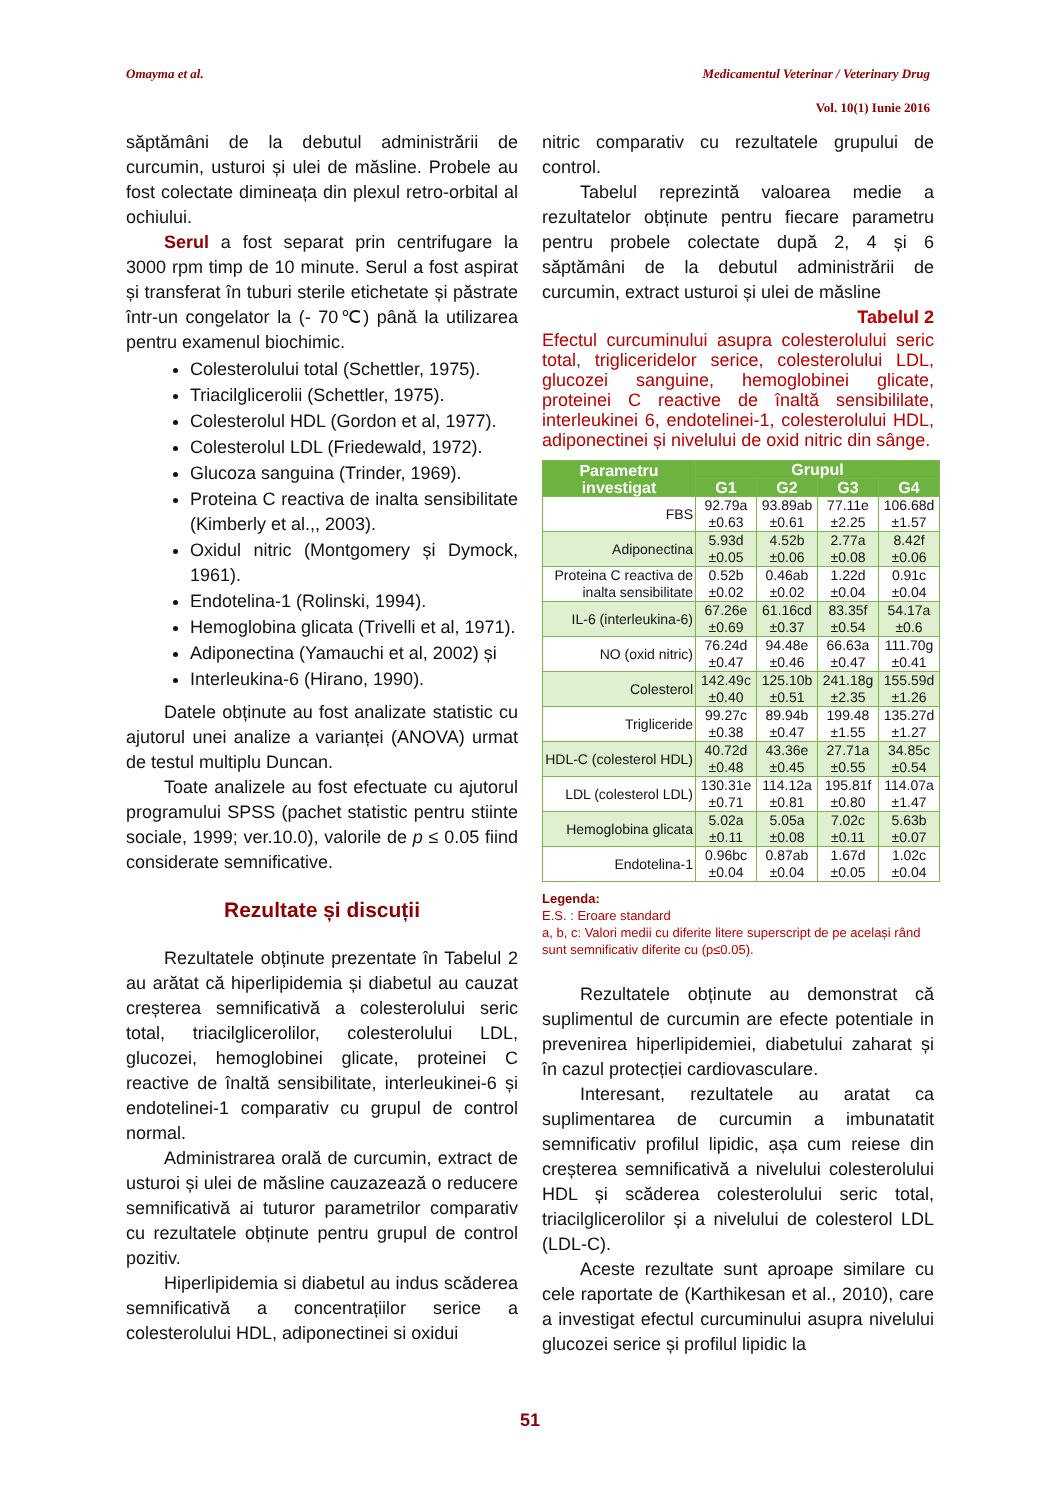Omayma et al. Medicamentul Veterinar / Veterinary Drug
Vol. 10(1) Iunie 2016
săptămâni de la debutul administrării de curcumin, usturoi și ulei de măsline. Probele au fost colectate dimineața din plexul retro-orbital al ochiului.
Serul a fost separat prin centrifugare la 3000 rpm timp de 10 minute. Serul a fost aspirat și transferat în tuburi sterile etichetate și păstrate într-un congelator la (- 70℃) până la utilizarea pentru examenul biochimic.
Colesterolului total (Schettler, 1975).
Triacilglicerolii (Schettler, 1975).
Colesterolul HDL (Gordon et al, 1977).
Colesterolul LDL (Friedewald, 1972).
Glucoza sanguina (Trinder, 1969).
Proteina C reactiva de inalta sensibilitate (Kimberly et al.,, 2003).
Oxidul nitric (Montgomery și Dymock, 1961).
Endotelina-1 (Rolinski, 1994).
Hemoglobina glicata (Trivelli et al, 1971).
Adiponectina (Yamauchi et al, 2002) și
Interleukina-6 (Hirano, 1990).
Datele obținute au fost analizate statistic cu ajutorul unei analize a varianței (ANOVA) urmat de testul multiplu Duncan.
Toate analizele au fost efectuate cu ajutorul programului SPSS (pachet statistic pentru stiinte sociale, 1999; ver.10.0), valorile de p ≤ 0.05 fiind considerate semnificative.
Rezultate și discuții
Rezultatele obținute prezentate în Tabelul 2 au arătat că hiperlipidemia și diabetul au cauzat creșterea semnificativă a colesterolului seric total, triacilglicerolilor, colesterolului LDL, glucozei, hemoglobinei glicate, proteinei C reactive de înaltă sensibilitate, interleukinei-6 și endotelinei-1 comparativ cu grupul de control normal.
Administrarea orală de curcumin, extract de usturoi și ulei de măsline cauzazează o reducere semnificativă ai tuturor parametrilor comparativ cu rezultatele obținute pentru grupul de control pozitiv.
Hiperlipidemia si diabetul au indus scăderea semnificativă a concentrațiilor serice a colesterolului HDL, adiponectinei si oxidui
nitric comparativ cu rezultatele grupului de control.
Tabelul reprezintă valoarea medie a rezultatelor obținute pentru fiecare parametru pentru probele colectate după 2, 4 și 6 săptămâni de la debutul administrării de curcumin, extract usturoi și ulei de măsline
Tabelul 2
Efectul curcuminului asupra colesterolului seric total, trigliceridelor serice, colesterolului LDL, glucozei sanguine, hemoglobinei glicate, proteinei C reactive de înaltă sensibililate, interleukinei 6, endotelinei-1, colesterolului HDL, adiponectinei și nivelului de oxid nitric din sânge.
| Parametru investigat | Grupul | | | |
| --- | --- | --- | --- | --- |
| | G1 | G2 | G3 | G4 |
| FBS | 92.79a ±0.63 | 93.89ab ±0.61 | 77.11e ±2.25 | 106.68d ±1.57 |
| Adiponectina | 5.93d ±0.05 | 4.52b ±0.06 | 2.77a ±0.08 | 8.42f ±0.06 |
| Proteina C reactiva de inalta sensibilitate | 0.52b ±0.02 | 0.46ab ±0.02 | 1.22d ±0.04 | 0.91c ±0.04 |
| IL-6 (interleukina-6) | 67.26e ±0.69 | 61.16cd ±0.37 | 83.35f ±0.54 | 54.17a ±0.6 |
| NO (oxid nitric) | 76.24d ±0.47 | 94.48e ±0.46 | 66.63a ±0.47 | 111.70g ±0.41 |
| Colesterol | 142.49c ±0.40 | 125.10b ±0.51 | 241.18g ±2.35 | 155.59d ±1.26 |
| Trigliceride | 99.27c ±0.38 | 89.94b ±0.47 | 199.48 ±1.55 | 135.27d ±1.27 |
| HDL-C (colesterol HDL) | 40.72d ±0.48 | 43.36e ±0.45 | 27.71a ±0.55 | 34.85c ±0.54 |
| LDL (colesterol LDL) | 130.31e ±0.71 | 114.12a ±0.81 | 195.81f ±0.80 | 114.07a ±1.47 |
| Hemoglobina glicata | 5.02a ±0.11 | 5.05a ±0.08 | 7.02c ±0.11 | 5.63b ±0.07 |
| Endotelina-1 | 0.96bc ±0.04 | 0.87ab ±0.04 | 1.67d ±0.05 | 1.02c ±0.04 |
Legenda:
E.S. : Eroare standard
a, b, c: Valori medii cu diferite litere superscript de pe același rând sunt semnificativ diferite cu (p≤0.05).
Rezultatele obținute au demonstrat că suplimentul de curcumin are efecte potentiale in prevenirea hiperlipidemiei, diabetului zaharat și în cazul protecției cardiovasculare.
Interesant, rezultatele au aratat ca suplimentarea de curcumin a imbunatatit semnificativ profilul lipidic, așa cum reiese din creșterea semnificativă a nivelului colesterolului HDL și scăderea colesterolului seric total, triacilglicerolilor și a nivelului de colesterol LDL (LDL-C).
Aceste rezultate sunt aproape similare cu cele raportate de (Karthikesan et al., 2010), care a investigat efectul curcuminului asupra nivelului glucozei serice și profilul lipidic la
51